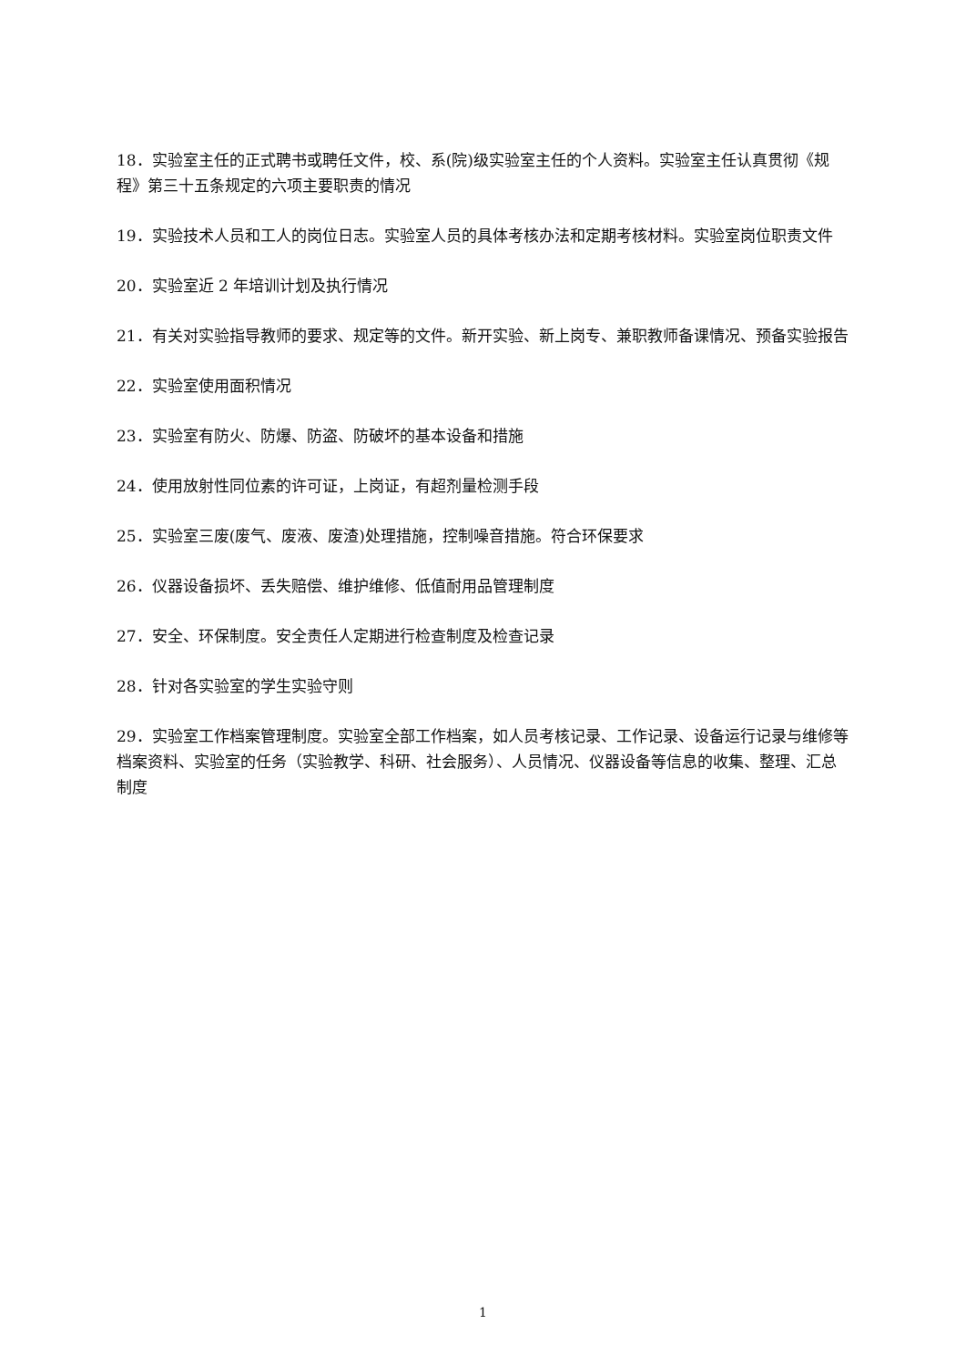18．实验室主任的正式聘书或聘任文件，校、系(院)级实验室主任的个人资料。实验室主任认真贯彻《规程》第三十五条规定的六项主要职责的情况
19．实验技术人员和工人的岗位日志。实验室人员的具体考核办法和定期考核材料。实验室岗位职责文件
20．实验室近 2 年培训计划及执行情况
21．有关对实验指导教师的要求、规定等的文件。新开实验、新上岗专、兼职教师备课情况、预备实验报告
22．实验室使用面积情况
23．实验室有防火、防爆、防盗、防破坏的基本设备和措施
24．使用放射性同位素的许可证，上岗证，有超剂量检测手段
25．实验室三废(废气、废液、废渣)处理措施，控制噪音措施。符合环保要求
26．仪器设备损坏、丢失赔偿、维护维修、低值耐用品管理制度
27．安全、环保制度。安全责任人定期进行检查制度及检查记录
28．针对各实验室的学生实验守则
29．实验室工作档案管理制度。实验室全部工作档案，如人员考核记录、工作记录、设备运行记录与维修等档案资料、实验室的任务（实验教学、科研、社会服务）、人员情况、仪器设备等信息的收集、整理、汇总制度
1